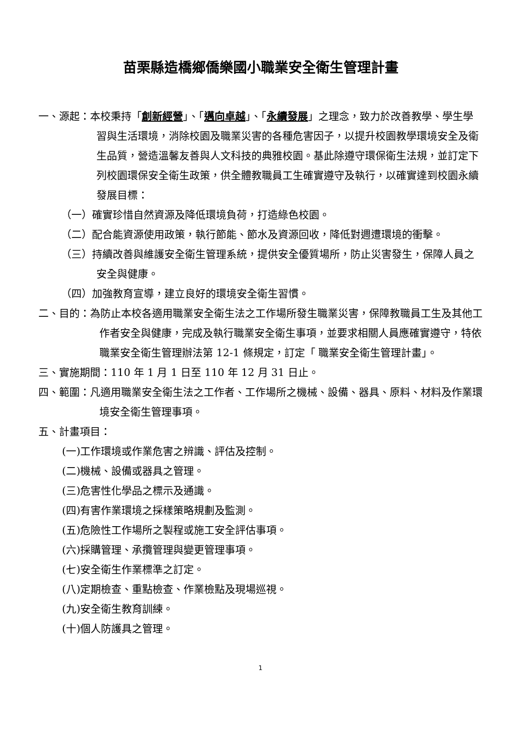苗栗縣造橋鄉僑樂國小職業安全衛生管理計畫
一、源起：本校秉持「創新經營」、「邁向卓越」、「永續發展」之理念，致力於改善教學、學生學習與生活環境，消除校園及職業災害的各種危害因子，以提升校園教學環境安全及衛生品質，營造溫馨友善與人文科技的典雅校園。基此除遵守環保衛生法規，並訂定下列校園環保安全衛生政策，供全體教職員工生確實遵守及執行，以確實達到校園永續發展目標：
（一）確實珍惜自然資源及降低環境負荷，打造綠色校園。
（二）配合能資源使用政策，執行節能、節水及資源回收，降低對週遭環境的衝擊。
（三）持續改善與維護安全衛生管理系統，提供安全優質場所，防止災害發生，保障人員之安全與健康。
（四）加強教育宣導，建立良好的環境安全衛生習慣。
二、目的：為防止本校各適用職業安全衛生法之工作場所發生職業災害，保障教職員工生及其他工作者安全與健康，完成及執行職業安全衛生事項，並要求相關人員應確實遵守，特依職業安全衛生管理辦法第 12-1 條規定，訂定「 職業安全衛生管理計畫」。
三、實施期間：110 年 1 月 1 日至 110 年 12 月 31 日止。
四、範圍：凡適用職業安全衛生法之工作者、工作場所之機械、設備、器具、原料、材料及作業環境安全衛生管理事項。
五、計畫項目：
(一)工作環境或作業危害之辨識、評估及控制。
(二)機械、設備或器具之管理。
(三)危害性化學品之標示及通識。
(四)有害作業環境之採樣策略規劃及監測。
(五)危險性工作場所之製程或施工安全評估事項。
(六)採購管理、承攬管理與變更管理事項。
(七)安全衛生作業標準之訂定。
(八)定期檢查、重點檢查、作業檢點及現場巡視。
(九)安全衛生教育訓練。
(十)個人防護具之管理。
1